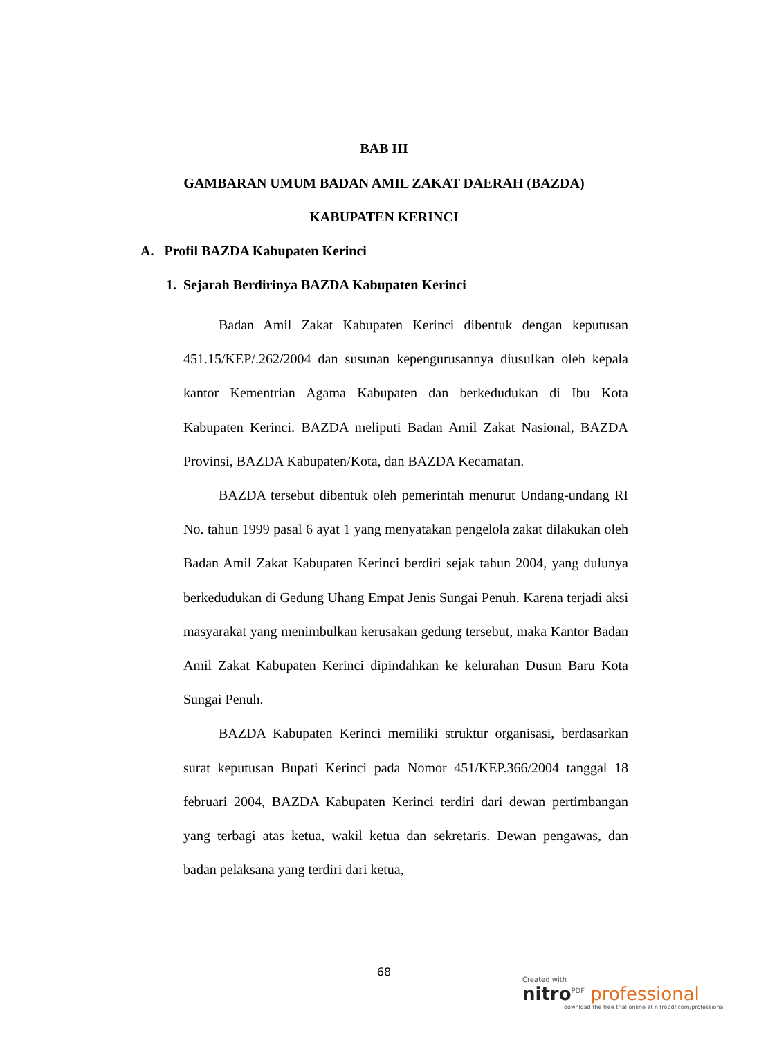BAB III
GAMBARAN UMUM BADAN AMIL ZAKAT DAERAH (BAZDA)
KABUPATEN KERINCI
A. Profil BAZDA Kabupaten Kerinci
1. Sejarah Berdirinya BAZDA Kabupaten Kerinci
Badan Amil Zakat Kabupaten Kerinci dibentuk dengan keputusan 451.15/KEP/.262/2004 dan susunan kepengurusannya diusulkan oleh kepala kantor Kementrian Agama Kabupaten dan berkedudukan di Ibu Kota Kabupaten Kerinci. BAZDA meliputi Badan Amil Zakat Nasional, BAZDA Provinsi, BAZDA Kabupaten/Kota, dan BAZDA Kecamatan.
BAZDA tersebut dibentuk oleh pemerintah menurut Undang-undang RI No. tahun 1999 pasal 6 ayat 1 yang menyatakan pengelola zakat dilakukan oleh Badan Amil Zakat Kabupaten Kerinci berdiri sejak tahun 2004, yang dulunya berkedudukan di Gedung Uhang Empat Jenis Sungai Penuh. Karena terjadi aksi masyarakat yang menimbulkan kerusakan gedung tersebut, maka Kantor Badan Amil Zakat Kabupaten Kerinci dipindahkan ke kelurahan Dusun Baru Kota Sungai Penuh.
BAZDA Kabupaten Kerinci memiliki struktur organisasi, berdasarkan surat keputusan Bupati Kerinci pada Nomor 451/KEP.366/2004 tanggal 18 februari 2004, BAZDA Kabupaten Kerinci terdiri dari dewan pertimbangan yang terbagi atas ketua, wakil ketua dan sekretaris. Dewan pengawas, dan badan pelaksana yang terdiri dari ketua,
68
Created with
nitro<sup>PDF</sup> professional
download the free trial online at nitropdf.com/professional